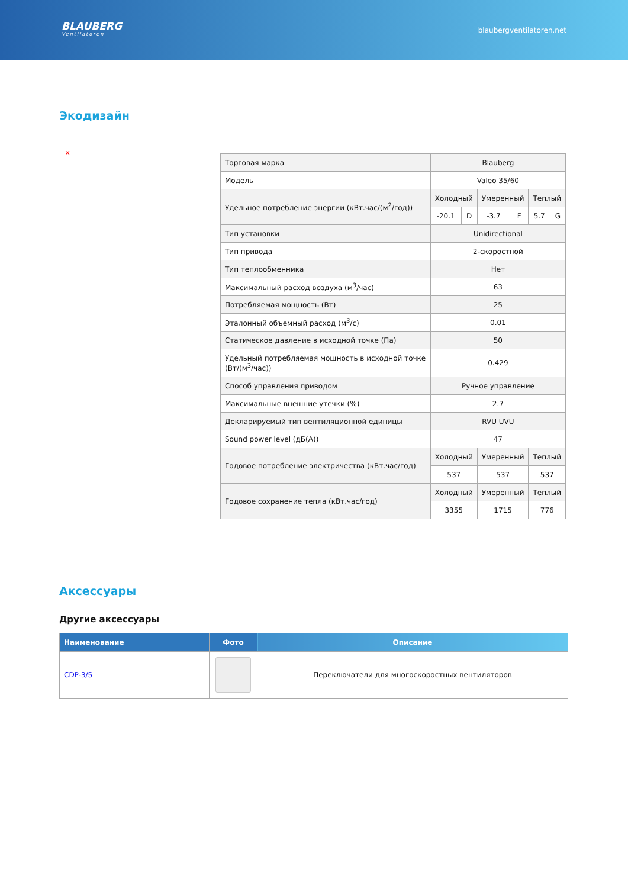BLAUBERG
Ventilatoren
blaubergventilatoren.net
Экодизайн
✕
| Торговая марка | Blauberg | | | | | |
| Модель | Valeo 35/60 | | | | | |
| Удельное потребление энергии (кВт.час/(м<sup>2</sup>/год)) | Холодный | | Умеренный | | Теплый | |
| | -20.1 | D | -3.7 | F | 5.7 | G |
| Тип установки | Unidirectional | | | | | |
| Тип привода | 2-скоростной | | | | | |
| Тип теплообменника | Нет | | | | | |
| Максимальный расход воздуха (м<sup>3</sup>/час) | 63 | | | | | |
| Потребляемая мощность (Вт) | 25 | | | | | |
| Эталонный объемный расход (м<sup>3</sup>/с) | 0.01 | | | | | |
| Статическое давление в исходной точке (Па) | 50 | | | | | |
| Удельный потребляемая мощность в исходной точке (Вт/(м<sup>3</sup>/час)) | 0.429 | | | | | |
| Способ управления приводом | Ручное управление | | | | | |
| Максимальные внешние утечки (%) | 2.7 | | | | | |
| Декларируемый тип вентиляционной единицы | RVU UVU | | | | | |
| Sound power level (дБ(А)) | 47 | | | | | |
| Годовое потребление электричества (кВт.час/год) | Холодный | | Умеренный | | Теплый | |
| | 537 | | 537 | | 537 | |
| Годовое сохранение тепла (кВт.час/год) | Холодный | | Умеренный | | Теплый | |
| | 3355 | | 1715 | | 776 | |
Аксессуары
Другие аксессуары
| Наименование | Фото | Описание |
| --- | --- | --- |
| CDP-3/5 | | Переключатели для многоскоростных вентиляторов |